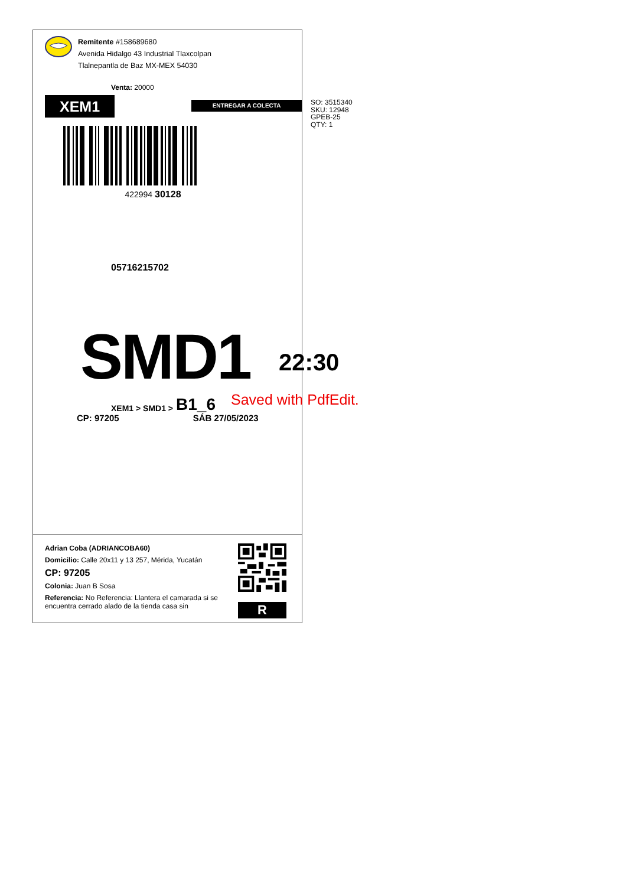Remitente #158689680
Avenida Hidalgo 43 Industrial Tlaxcolpan
Tlalnepantla de Baz MX-MEX 54030
Venta: 20000
05716215702
XEM1
ENTREGAR A COLECTA
422994 30128
SMD1
22:30
XEM1 > SMD1 > B1_6 Saved with PdfEdit.
CP: 97205 SÁB 27/05/2023
Adrian Coba (ADRIANCOBA60)
Domicilio: Calle 20x11 y 13 257, Mérida, Yucatán
CP: 97205
Colonia: Juan B Sosa
Referencia: No Referencia: Llantera el camarada si se encuentra cerrado alado de la tienda casa sin
R
SO: 3515340
SKU: 12948
GPEB-25
QTY: 1